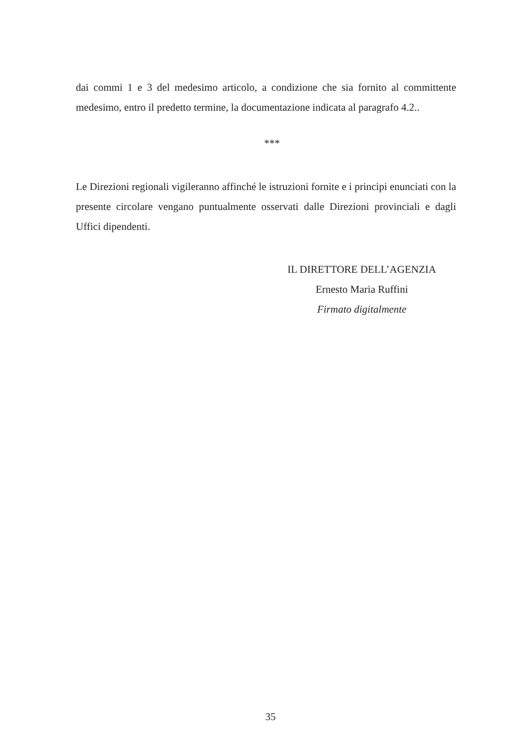dai commi 1 e 3 del medesimo articolo, a condizione che sia fornito al committente medesimo, entro il predetto termine, la documentazione indicata al paragrafo 4.2..
***
Le Direzioni regionali vigileranno affinché le istruzioni fornite e i principi enunciati con la presente circolare vengano puntualmente osservati dalle Direzioni provinciali e dagli Uffici dipendenti.
IL DIRETTORE DELL’AGENZIA
Ernesto Maria Ruffini
Firmato digitalmente
35